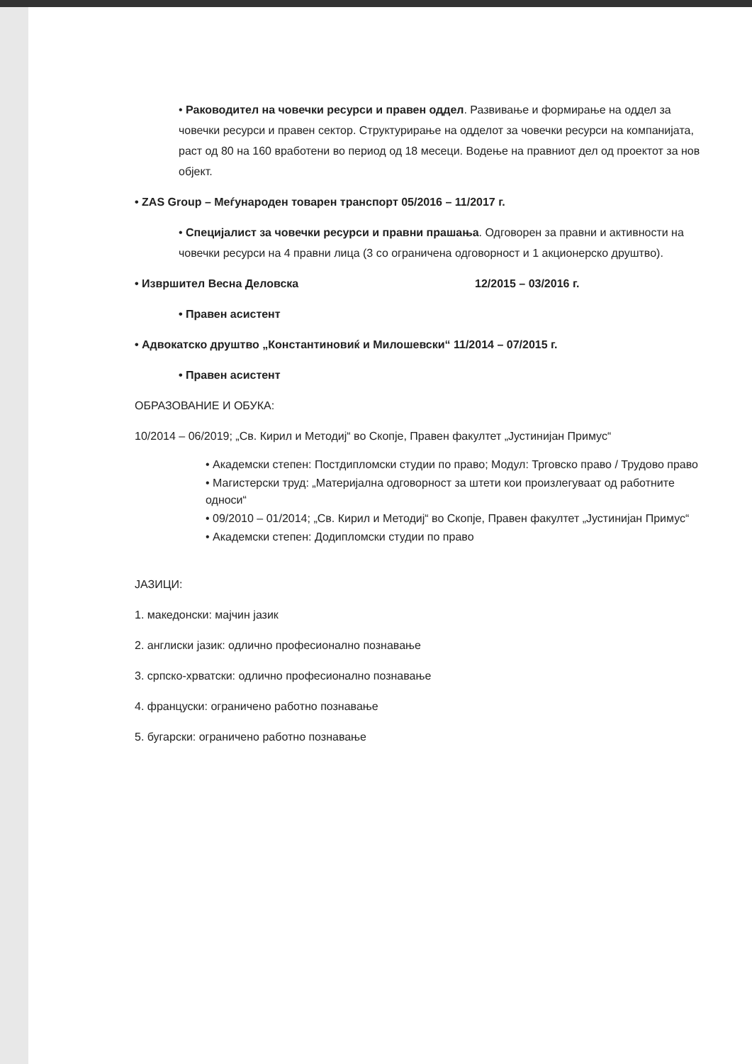• Раководител на човечки ресурси и правен оддел. Развивање и формирање на оддел за човечки ресурси и правен сектор. Структурирање на одделот за човечки ресурси на компанијата, раст од 80 на 160 вработени во период од 18 месеци. Водење на правниот дел од проектот за нов објект.
• ZAS Group – Меѓународен товарен транспорт 05/2016 – 11/2017 г.
• Специјалист за човечки ресурси и правни прашања. Одговорен за правни и активности на човечки ресурси на 4 правни лица (3 со ограничена одговорност и 1 акционерско друштво).
• Извршител Весна Деловска 12/2015 – 03/2016 г.
• Правен асистент
• Адвокатско друштво „Константиновиќ и Милошевски“ 11/2014 – 07/2015 г.
• Правен асистент
ОБРАЗОВАНИЕ И ОБУКА:
10/2014 – 06/2019; „Св. Кирил и Методиј“ во Скопје, Правен факултет „Јустинијан Примус“
• Академски степен: Постдипломски студии по право; Модул: Трговско право / Трудово право
• Магистерски труд: „Материјална одговорност за штети кои произлегуваат од работните односи“
• 09/2010 – 01/2014; „Св. Кирил и Методиј“ во Скопје, Правен факултет „Јустинијан Примус“
• Академски степен: Додипломски студии по право
ЈАЗИЦИ:
1. македонски: мајчин јазик
2. англиски јазик: одлично професионално познавање
3. српско-хрватски: одлично професионално познавање
4. француски: ограничено работно познавање
5. бугарски: ограничено работно познавање